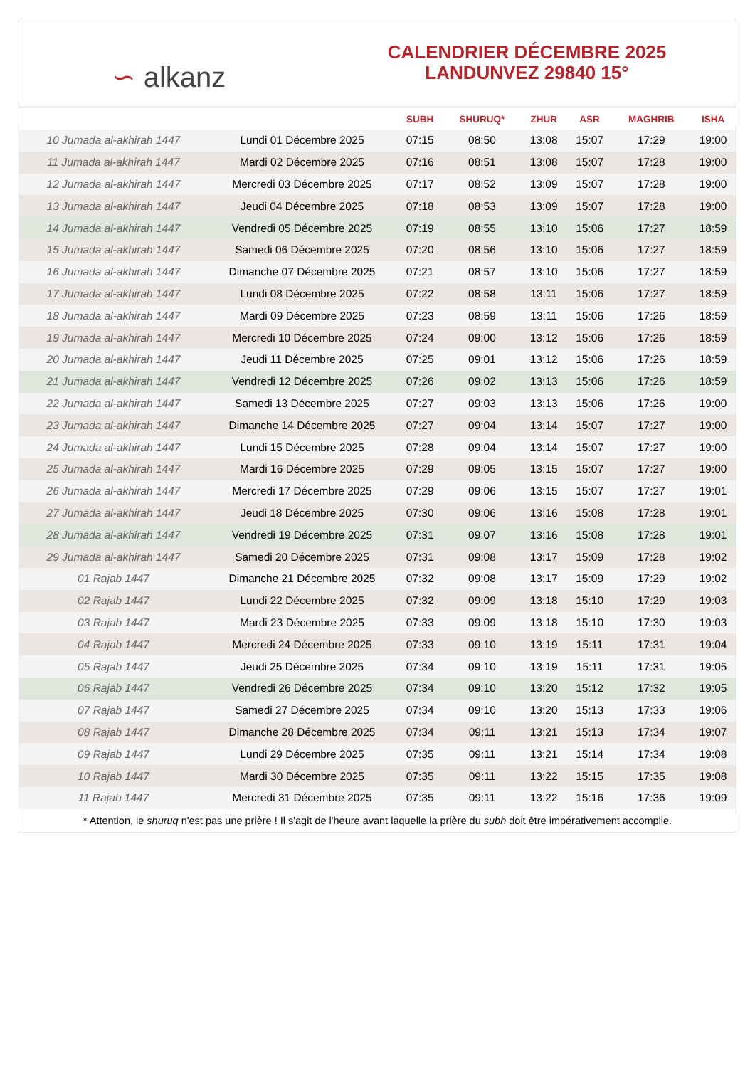∽ alkanz
CALENDRIER DÉCEMBRE 2025
LANDUNVEZ 29840 15°
| | | SUBH | SHURUQ* | ZHUR | ASR | MAGHRIB | ISHA |
| --- | --- | --- | --- | --- | --- | --- | --- |
| 10 Jumada al-akhirah 1447 | Lundi 01 Décembre 2025 | 07:15 | 08:50 | 13:08 | 15:07 | 17:29 | 19:00 |
| 11 Jumada al-akhirah 1447 | Mardi 02 Décembre 2025 | 07:16 | 08:51 | 13:08 | 15:07 | 17:28 | 19:00 |
| 12 Jumada al-akhirah 1447 | Mercredi 03 Décembre 2025 | 07:17 | 08:52 | 13:09 | 15:07 | 17:28 | 19:00 |
| 13 Jumada al-akhirah 1447 | Jeudi 04 Décembre 2025 | 07:18 | 08:53 | 13:09 | 15:07 | 17:28 | 19:00 |
| 14 Jumada al-akhirah 1447 | Vendredi 05 Décembre 2025 | 07:19 | 08:55 | 13:10 | 15:06 | 17:27 | 18:59 |
| 15 Jumada al-akhirah 1447 | Samedi 06 Décembre 2025 | 07:20 | 08:56 | 13:10 | 15:06 | 17:27 | 18:59 |
| 16 Jumada al-akhirah 1447 | Dimanche 07 Décembre 2025 | 07:21 | 08:57 | 13:10 | 15:06 | 17:27 | 18:59 |
| 17 Jumada al-akhirah 1447 | Lundi 08 Décembre 2025 | 07:22 | 08:58 | 13:11 | 15:06 | 17:27 | 18:59 |
| 18 Jumada al-akhirah 1447 | Mardi 09 Décembre 2025 | 07:23 | 08:59 | 13:11 | 15:06 | 17:26 | 18:59 |
| 19 Jumada al-akhirah 1447 | Mercredi 10 Décembre 2025 | 07:24 | 09:00 | 13:12 | 15:06 | 17:26 | 18:59 |
| 20 Jumada al-akhirah 1447 | Jeudi 11 Décembre 2025 | 07:25 | 09:01 | 13:12 | 15:06 | 17:26 | 18:59 |
| 21 Jumada al-akhirah 1447 | Vendredi 12 Décembre 2025 | 07:26 | 09:02 | 13:13 | 15:06 | 17:26 | 18:59 |
| 22 Jumada al-akhirah 1447 | Samedi 13 Décembre 2025 | 07:27 | 09:03 | 13:13 | 15:06 | 17:26 | 19:00 |
| 23 Jumada al-akhirah 1447 | Dimanche 14 Décembre 2025 | 07:27 | 09:04 | 13:14 | 15:07 | 17:27 | 19:00 |
| 24 Jumada al-akhirah 1447 | Lundi 15 Décembre 2025 | 07:28 | 09:04 | 13:14 | 15:07 | 17:27 | 19:00 |
| 25 Jumada al-akhirah 1447 | Mardi 16 Décembre 2025 | 07:29 | 09:05 | 13:15 | 15:07 | 17:27 | 19:00 |
| 26 Jumada al-akhirah 1447 | Mercredi 17 Décembre 2025 | 07:29 | 09:06 | 13:15 | 15:07 | 17:27 | 19:01 |
| 27 Jumada al-akhirah 1447 | Jeudi 18 Décembre 2025 | 07:30 | 09:06 | 13:16 | 15:08 | 17:28 | 19:01 |
| 28 Jumada al-akhirah 1447 | Vendredi 19 Décembre 2025 | 07:31 | 09:07 | 13:16 | 15:08 | 17:28 | 19:01 |
| 29 Jumada al-akhirah 1447 | Samedi 20 Décembre 2025 | 07:31 | 09:08 | 13:17 | 15:09 | 17:28 | 19:02 |
| 01 Rajab 1447 | Dimanche 21 Décembre 2025 | 07:32 | 09:08 | 13:17 | 15:09 | 17:29 | 19:02 |
| 02 Rajab 1447 | Lundi 22 Décembre 2025 | 07:32 | 09:09 | 13:18 | 15:10 | 17:29 | 19:03 |
| 03 Rajab 1447 | Mardi 23 Décembre 2025 | 07:33 | 09:09 | 13:18 | 15:10 | 17:30 | 19:03 |
| 04 Rajab 1447 | Mercredi 24 Décembre 2025 | 07:33 | 09:10 | 13:19 | 15:11 | 17:31 | 19:04 |
| 05 Rajab 1447 | Jeudi 25 Décembre 2025 | 07:34 | 09:10 | 13:19 | 15:11 | 17:31 | 19:05 |
| 06 Rajab 1447 | Vendredi 26 Décembre 2025 | 07:34 | 09:10 | 13:20 | 15:12 | 17:32 | 19:05 |
| 07 Rajab 1447 | Samedi 27 Décembre 2025 | 07:34 | 09:10 | 13:20 | 15:13 | 17:33 | 19:06 |
| 08 Rajab 1447 | Dimanche 28 Décembre 2025 | 07:34 | 09:11 | 13:21 | 15:13 | 17:34 | 19:07 |
| 09 Rajab 1447 | Lundi 29 Décembre 2025 | 07:35 | 09:11 | 13:21 | 15:14 | 17:34 | 19:08 |
| 10 Rajab 1447 | Mardi 30 Décembre 2025 | 07:35 | 09:11 | 13:22 | 15:15 | 17:35 | 19:08 |
| 11 Rajab 1447 | Mercredi 31 Décembre 2025 | 07:35 | 09:11 | 13:22 | 15:16 | 17:36 | 19:09 |
* Attention, le shuruq n'est pas une prière ! Il s'agit de l'heure avant laquelle la prière du subh doit être impérativement accomplie.